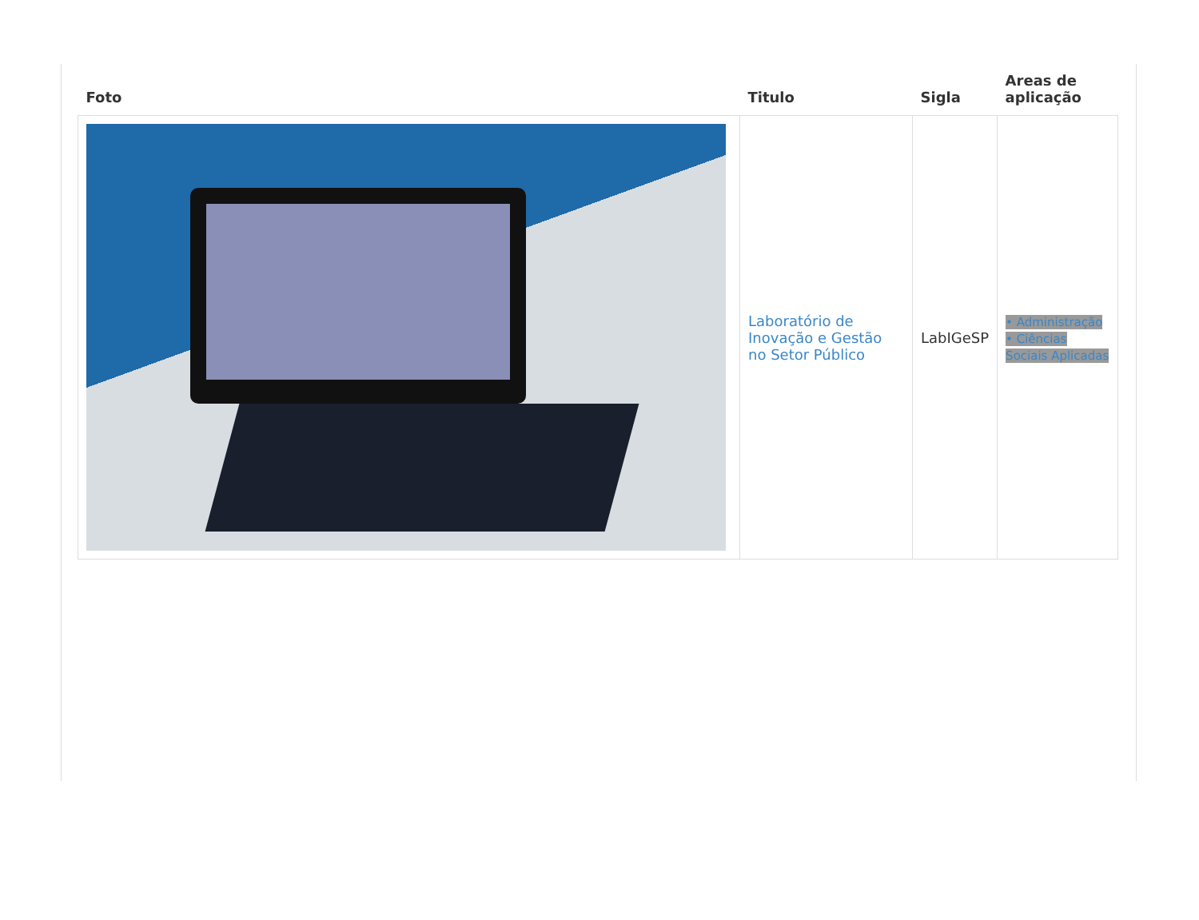| Foto | Titulo | Sigla | Areas de aplicação |
| --- | --- | --- | --- |
| | Laboratório de Inovação e Gestão no Setor Público | LabIGeSP | • Administração • Ciências Sociais Aplicadas |